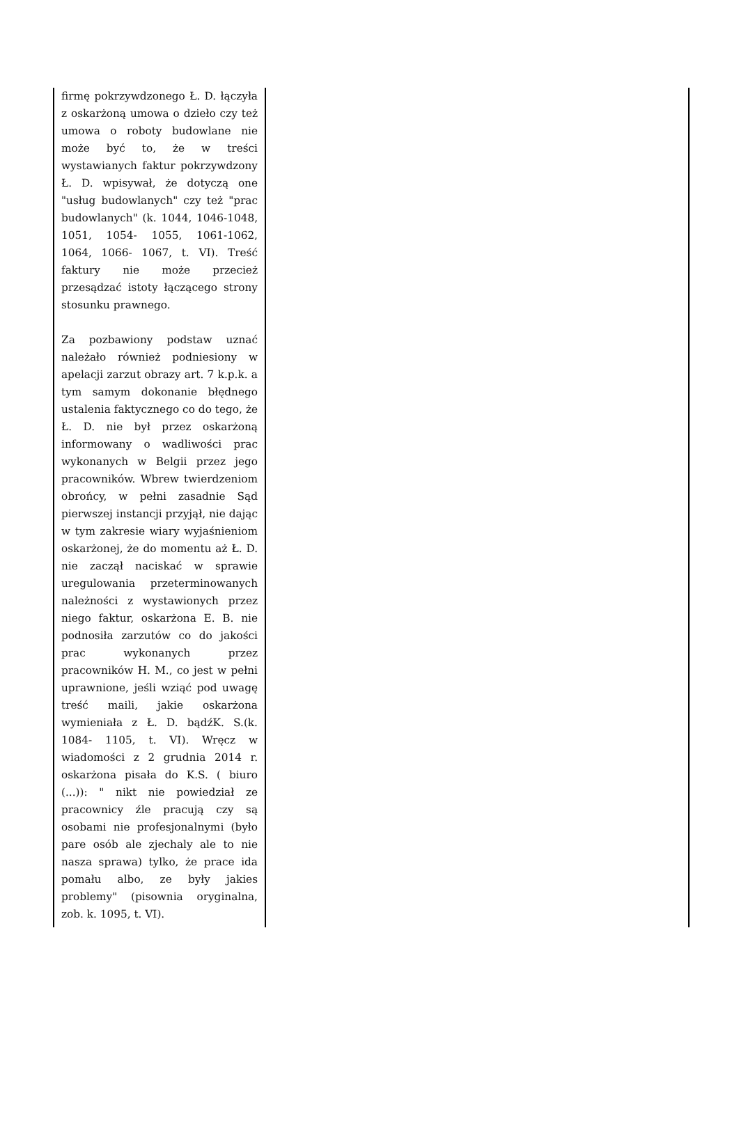| firmę pokrzywdzonego Ł. D. łączyła z oskarżoną umowa o dzieło czy też umowa o roboty budowlane nie może być to, że w treści wystawianych faktur pokrzywdzony Ł. D. wpisywał, że dotyczą one "usług budowlanych" czy też "prac budowlanych" (k. 1044, 1046-1048, 1051, 1054- 1055, 1061-1062, 1064, 1066- 1067, t. VI). Treść faktury nie może przecież przesądzać istoty łączącego strony stosunku prawnego. Za pozbawiony podstaw uznać należało również podniesiony w apelacji zarzut obrazy art. 7 k.p.k. a tym samym dokonanie błędnego ustalenia faktycznego co do tego, że Ł. D. nie był przez oskarżoną informowany o wadliwości prac wykonanych w Belgii przez jego pracowników. Wbrew twierdzeniom obrońcy, w pełni zasadnie Sąd pierwszej instancji przyjął, nie dając w tym zakresie wiary wyjaśnieniom oskarżonej, że do momentu aż Ł. D. nie zaczął naciskać w sprawie uregulowania przeterminowanych należności z wystawionych przez niego faktur, oskarżona E. B. nie podnosiła zarzutów co do jakości prac wykonanych przez pracowników H. M., co jest w pełni uprawnione, jeśli wziąć pod uwagę treść maili, jakie oskarżona wymieniała z Ł. D. bądźK. S.(k. 1084- 1105, t. VI). Wręcz w wiadomości z 2 grudnia 2014 r. oskarżona pisała do K.S. ( biuro (...)): " nikt nie powiedział ze pracownicy źle pracują czy są osobami nie profesjonalnymi (było pare osób ale zjechaly ale to nie nasza sprawa) tylko, że prace ida pomału albo, ze były jakies problemy" (pisownia oryginalna, zob. k. 1095, t. VI). | |